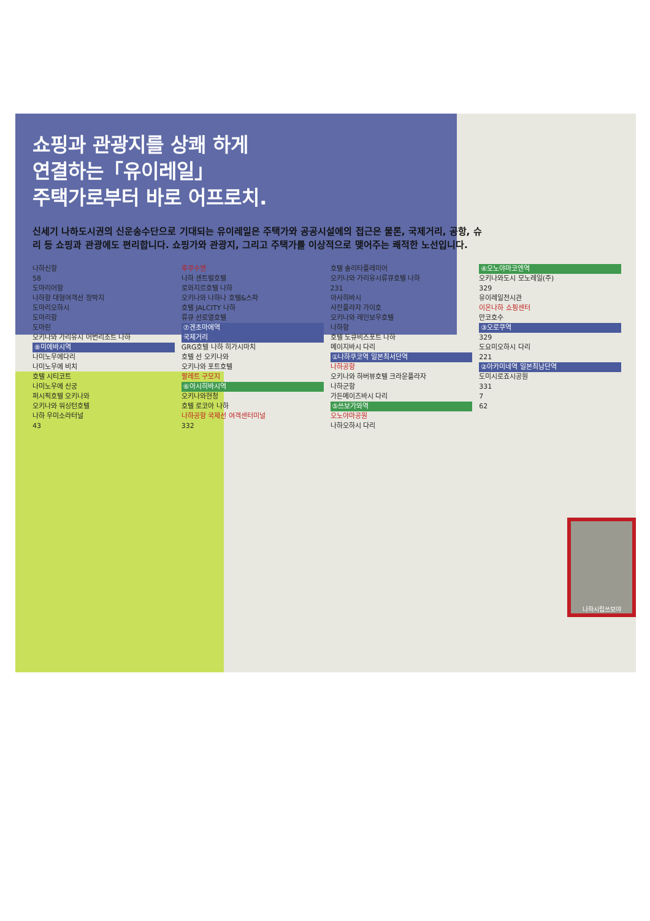쇼핑과 관광지를 상쾌 하게
연결하는「유이레일」
주택가로부터 바로 어프로치.
신세기 나하도시권의 신운송수단으로 기대되는 유이레일은 주택가와 공공시설에의 접근은 물론, 국제거리, 공항, 슈리 등 쇼핑과 관광에도 편리합니다. 쇼핑가와 관광지, 그리고 주택가를 이상적으로 맺어주는 쾌적한 노선입니다.
나하신항
58
도마리어항
나하항 대형여객선 정박지
도마리오하시
도마리항
도마린
오키나와 가리유시 어번리조트 나하
⑧미에바시역
나미노우에다리
나미노우에 비치
호텔 시티코트
나미노우에 신궁
퍼시픽호텔 오키나와
오키나와 워싱턴호텔
나하 우미소라터널
43
후쿠수엔
나하 센트럴호텔
로와지르호텔 나하
오키나와 나하나 호텔&스파
호텔 JALCITY 나하
류큐 선로열호텔
⑦겐초마에역
국제거리
GRG호텔 나하 히가시마치
호텔 선 오키나와
오키나와 포트호텔
팔레트 구모지
⑥아시히바시역
오키나와현청
호텔 로코아 나하
나하공항 국제선 여객센터미널
332
호텔 솔리타플레미어
오키나와 가리유시류큐호텔 나하
231
아사히바시
사잔플라자 가이호
오키나와 레인보우호텔
나하항
호텔 도큐비즈포트 나하
메이지바시 다리
①나하쿠코역 일본최서단역
나하공항
오키나와 하버뷰호텔 크라운플라자
나하군항
가든메이즈바시 다리
⑤쓰보가와역
오노야마공원
나하오하시 다리
④오노야마코엔역
오키나와도시 모노레일(주)
329
유이레일전시관
이온나하 쇼핑센터
만코호수
③오로쿠역
329
도요미오하시 다리
221
②아카미네역 일본최남단역
도미시로죠시공원
331
7
62
나하시립쓰보야